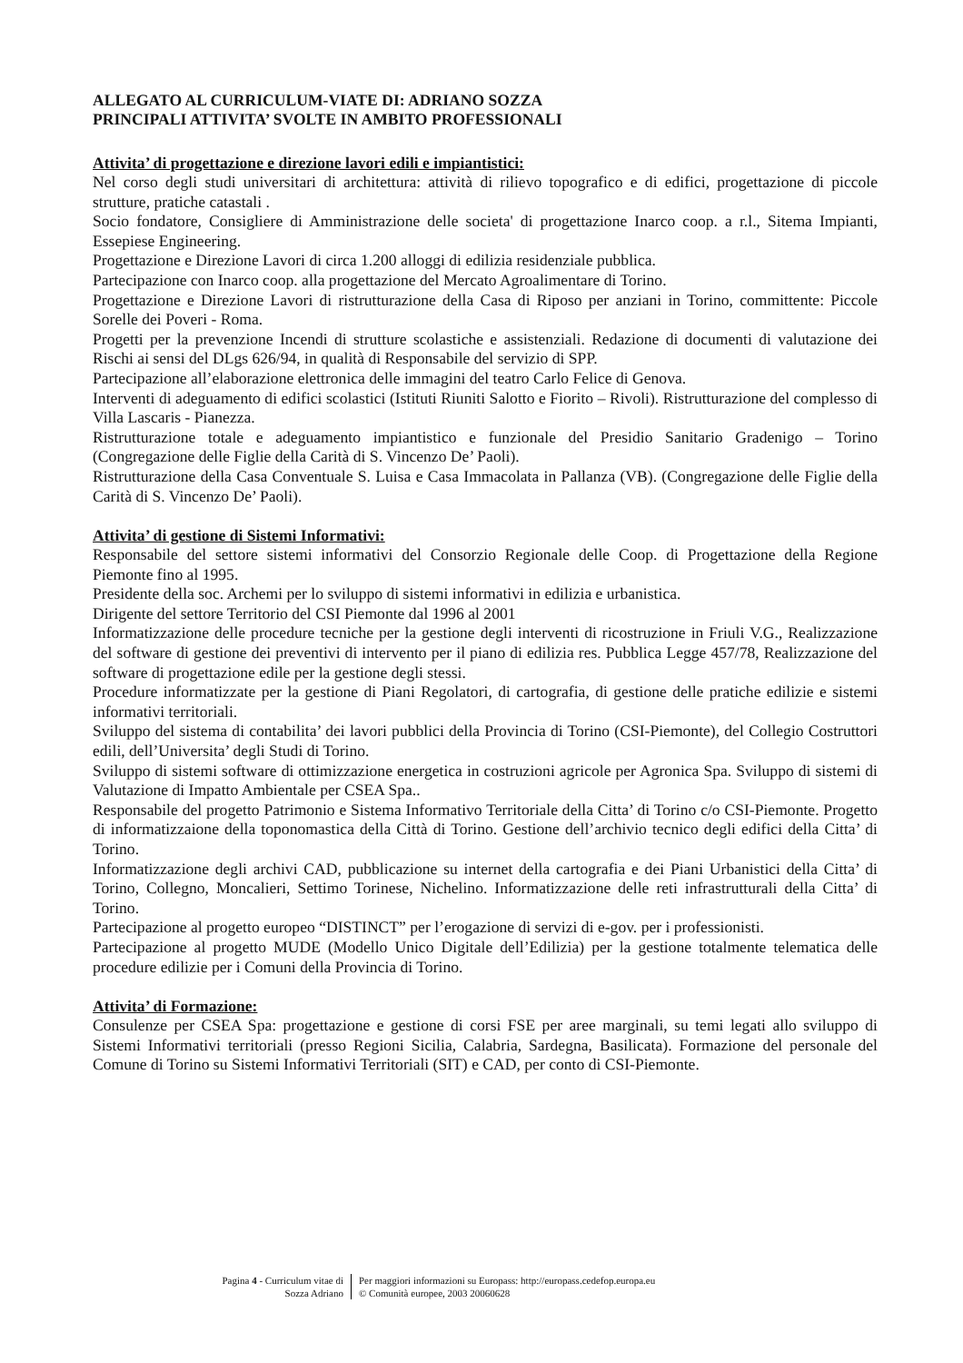ALLEGATO AL CURRICULUM-VIATE DI: ADRIANO SOZZA
PRINCIPALI ATTIVITA’ SVOLTE IN AMBITO PROFESSIONALI
Attivita’ di progettazione e direzione lavori edili e impiantistici:
Nel corso degli studi universitari di architettura: attività di rilievo topografico e di edifici, progettazione di piccole strutture, pratiche catastali .
Socio fondatore, Consigliere di Amministrazione delle societa' di progettazione Inarco coop. a r.l., Sitema Impianti, Essepiese Engineering.
Progettazione e Direzione Lavori di circa 1.200 alloggi di edilizia residenziale pubblica.
Partecipazione con Inarco coop. alla progettazione del Mercato Agroalimentare di Torino.
Progettazione e Direzione Lavori di ristrutturazione della Casa di Riposo per anziani in Torino, committente: Piccole Sorelle dei Poveri - Roma.
Progetti per la prevenzione Incendi di strutture scolastiche e assistenziali. Redazione di documenti di valutazione dei Rischi ai sensi del DLgs 626/94, in qualità di Responsabile del servizio di SPP.
Partecipazione all’elaborazione elettronica delle immagini del teatro Carlo Felice di Genova.
Interventi di adeguamento di edifici scolastici (Istituti Riuniti Salotto e Fiorito – Rivoli). Ristrutturazione del complesso di Villa Lascaris - Pianezza.
Ristrutturazione totale e adeguamento impiantistico e funzionale del Presidio Sanitario Gradenigo – Torino (Congregazione delle Figlie della Carità di S. Vincenzo De’ Paoli).
Ristrutturazione della Casa Conventuale S. Luisa e Casa Immacolata in Pallanza (VB). (Congregazione delle Figlie della Carità di S. Vincenzo De’ Paoli).
Attivita’ di gestione di Sistemi Informativi:
Responsabile del settore sistemi informativi del Consorzio Regionale delle Coop. di Progettazione della Regione Piemonte fino al 1995.
Presidente della soc. Archemi per lo sviluppo di sistemi informativi in edilizia e urbanistica.
Dirigente del settore Territorio del CSI Piemonte dal 1996 al 2001
Informatizzazione delle procedure tecniche per la gestione degli interventi di ricostruzione in Friuli V.G., Realizzazione del software di gestione dei preventivi di intervento per il piano di edilizia res. Pubblica Legge 457/78, Realizzazione del software di progettazione edile per la gestione degli stessi.
Procedure informatizzate per la gestione di Piani Regolatori, di cartografia, di gestione delle pratiche edilizie e sistemi informativi territoriali.
Sviluppo del sistema di contabilita’ dei lavori pubblici della Provincia di Torino (CSI-Piemonte), del Collegio Costruttori edili, dell’Universita’ degli Studi di Torino.
Sviluppo di sistemi software di ottimizzazione energetica in costruzioni agricole per Agronica Spa. Sviluppo di sistemi di Valutazione di Impatto Ambientale per CSEA Spa..
Responsabile del progetto Patrimonio e Sistema Informativo Territoriale della Citta’ di Torino c/o CSI-Piemonte. Progetto di informatizzaione della toponomastica della Città di Torino. Gestione dell’archivio tecnico degli edifici della Citta’ di Torino.
Informatizzazione degli archivi CAD, pubblicazione su internet della cartografia e dei Piani Urbanistici della Citta’ di Torino, Collegno, Moncalieri, Settimo Torinese, Nichelino. Informatizzazione delle reti infrastrutturali della Citta’ di Torino.
Partecipazione al progetto europeo “DISTINCT” per l’erogazione di servizi di e-gov. per i professionisti.
Partecipazione al progetto MUDE (Modello Unico Digitale dell’Edilizia) per la gestione totalmente telematica delle procedure edilizie per i Comuni della Provincia di Torino.
Attivita’ di Formazione:
Consulenze per CSEA Spa: progettazione e gestione di corsi FSE per aree marginali, su temi legati allo sviluppo di Sistemi Informativi territoriali (presso Regioni Sicilia, Calabria, Sardegna, Basilicata). Formazione del personale del Comune di Torino su Sistemi Informativi Territoriali (SIT) e CAD, per conto di CSI-Piemonte.
Pagina 4 - Curriculum vitae di
Sozza Adriano
Per maggiori informazioni su Europass: http://europass.cedefop.europa.eu
© Comunità europee, 2003 20060628